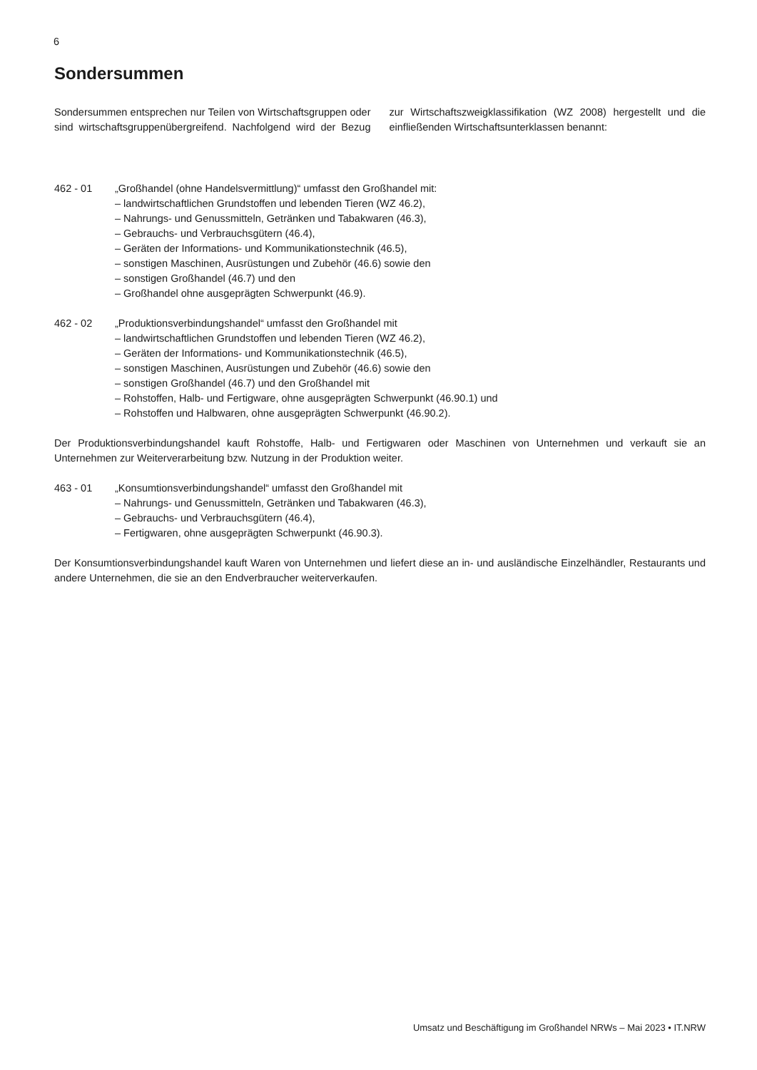6
Sondersummen
Sondersummen entsprechen nur Teilen von Wirtschaftsgruppen oder sind wirtschaftsgruppenübergreifend. Nachfolgend wird der Bezug zur Wirtschaftszweigklassifikation (WZ 2008) hergestellt und die einfließenden Wirtschaftsunterklassen benannt:
462 - 01 „Großhandel (ohne Handelsvermittlung)“ umfasst den Großhandel mit:
– landwirtschaftlichen Grundstoffen und lebenden Tieren (WZ 46.2),
– Nahrungs- und Genussmitteln, Getränken und Tabakwaren (46.3),
– Gebrauchs- und Verbrauchsgütern (46.4),
– Geräten der Informations- und Kommunikationstechnik (46.5),
– sonstigen Maschinen, Ausrüstungen und Zubehör (46.6) sowie den
– sonstigen Großhandel (46.7) und den
– Großhandel ohne ausgeprägten Schwerpunkt (46.9).
462 - 02 „Produktionsverbindungshandel“ umfasst den Großhandel mit
– landwirtschaftlichen Grundstoffen und lebenden Tieren (WZ 46.2),
– Geräten der Informations- und Kommunikationstechnik (46.5),
– sonstigen Maschinen, Ausrüstungen und Zubehör (46.6) sowie den
– sonstigen Großhandel (46.7) und den Großhandel mit
– Rohstoffen, Halb- und Fertigware, ohne ausgeprägten Schwerpunkt (46.90.1) und
– Rohstoffen und Halbwaren, ohne ausgeprägten Schwerpunkt (46.90.2).
Der Produktionsverbindungshandel kauft Rohstoffe, Halb- und Fertigwaren oder Maschinen von Unternehmen und verkauft sie an Unternehmen zur Weiterverarbeitung bzw. Nutzung in der Produktion weiter.
463 - 01 „Konsumtionsverbindungshandel“ umfasst den Großhandel mit
– Nahrungs- und Genussmitteln, Getränken und Tabakwaren (46.3),
– Gebrauchs- und Verbrauchsgütern (46.4),
– Fertigwaren, ohne ausgeprägten Schwerpunkt (46.90.3).
Der Konsumtionsverbindungshandel kauft Waren von Unternehmen und liefert diese an in- und ausländische Einzelhändler, Restaurants und andere Unternehmen, die sie an den Endverbraucher weiterverkaufen.
Umsatz und Beschäftigung im Großhandel NRWs – Mai 2023 • IT.NRW